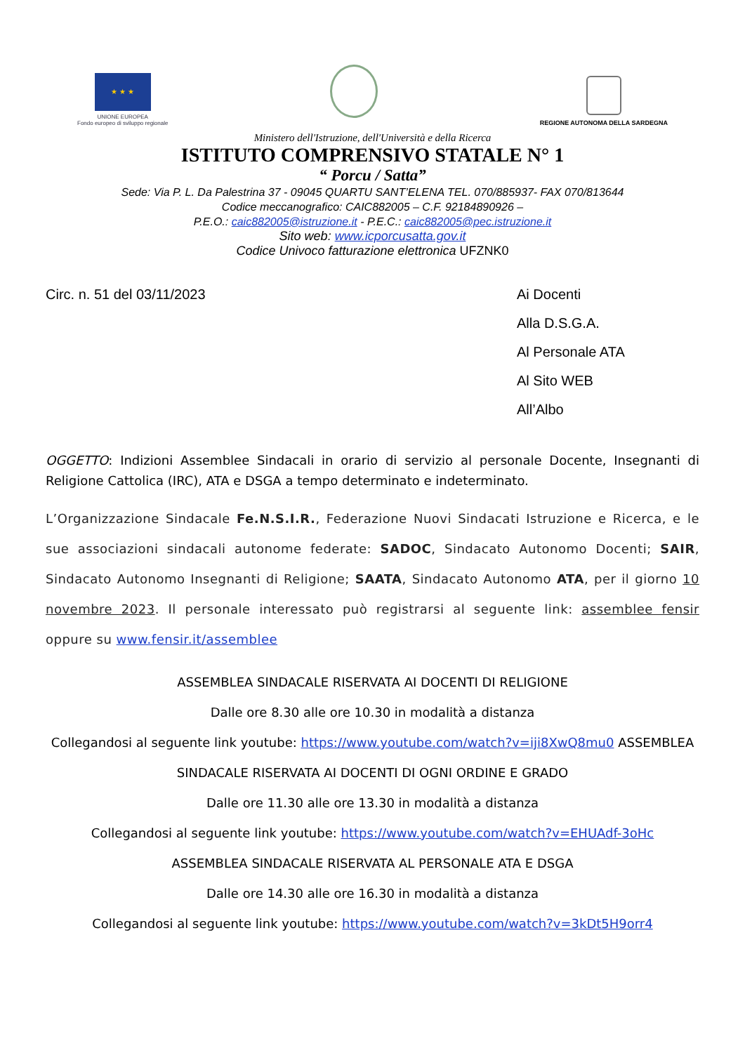★ ★ ★
UNIONE EUROPEA
Fondo europeo di sviluppo regionale
REGIONE AUTONOMA DELLA SARDEGNA
Ministero dell'Istruzione, dell'Università e della Ricerca
ISTITUTO COMPRENSIVO STATALE N° 1
“ Porcu / Satta”
Sede: Via P. L. Da Palestrina 37 - 09045 QUARTU SANT’ELENA TEL. 070/885937- FAX 070/813644
Codice meccanografico: CAIC882005 – C.F. 92184890926 –
P.E.O.: caic882005@istruzione.it - P.E.C.: caic882005@pec.istruzione.it
Sito web: www.icporcusatta.gov.it
Codice Univoco fatturazione elettronica UFZNK0
Circ. n. 51 del 03/11/2023 Ai Docenti
Alla D.S.G.A.
Al Personale ATA
Al Sito WEB
All’Albo
OGGETTO: Indizioni Assemblee Sindacali in orario di servizio al personale Docente, Insegnanti di Religione Cattolica (IRC), ATA e DSGA a tempo determinato e indeterminato.
L’Organizzazione Sindacale Fe.N.S.I.R., Federazione Nuovi Sindacati Istruzione e Ricerca, e le sue associazioni sindacali autonome federate: SADOC, Sindacato Autonomo Docenti; SAIR, Sindacato Autonomo Insegnanti di Religione; SAATA, Sindacato Autonomo ATA, per il giorno 10 novembre 2023. Il personale interessato può registrarsi al seguente link: assemblee fensir oppure su www.fensir.it/assemblee
ASSEMBLEA SINDACALE RISERVATA AI DOCENTI DI RELIGIONE
Dalle ore 8.30 alle ore 10.30 in modalità a distanza
Collegandosi al seguente link youtube: https://www.youtube.com/watch?v=iji8XwQ8mu0 ASSEMBLEA SINDACALE RISERVATA AI DOCENTI DI OGNI ORDINE E GRADO
Dalle ore 11.30 alle ore 13.30 in modalità a distanza
Collegandosi al seguente link youtube: https://www.youtube.com/watch?v=EHUAdf-3oHc
ASSEMBLEA SINDACALE RISERVATA AL PERSONALE ATA E DSGA
Dalle ore 14.30 alle ore 16.30 in modalità a distanza
Collegandosi al seguente link youtube: https://www.youtube.com/watch?v=3kDt5H9orr4